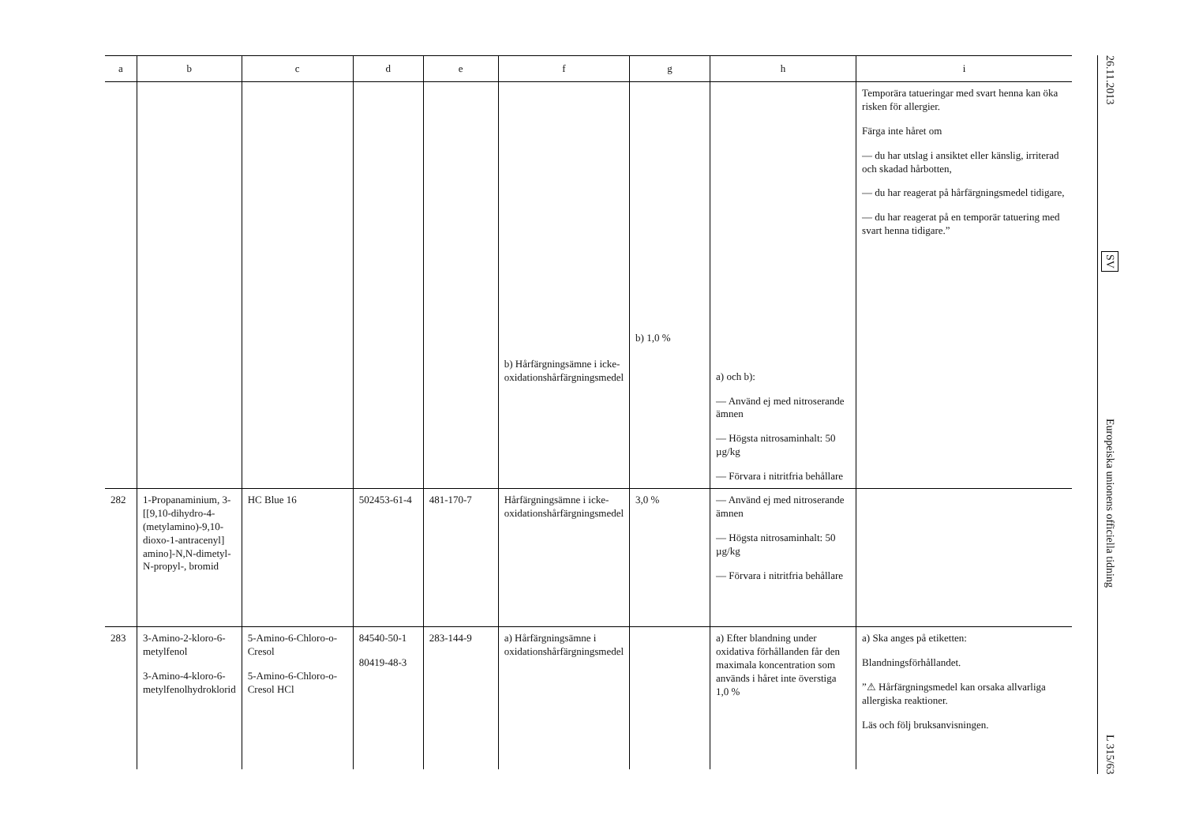| a | b | c | d | e | f | g | h | i |
| --- | --- | --- | --- | --- | --- | --- | --- | --- |
| | | | | | b) Hårfärgnings­ämne i icke-oxidationshårfärgningsmedel | b) 1,0 % | a) och b): — Använd ej med nitroserande ämnen — Högsta nitrosaminhalt: 50 µg/kg — Förvara i nitritfria behållare | Temporära tatueringar med svart henna kan öka risken för allergier. Färga inte håret om — du har utslag i ansiktet eller känslig, irriterad och skadad hårbotten, — du har reagerat på hårfärgningsmedel tidigare, — du har reagerat på en temporär tatuering med svart henna tidigare.” |
| 282 | 1-Propanaminium, 3-[[9,10-dihydro-4-(metylamino)-9,10-dioxo-1-antracenyl] amino]-N,N-dimetyl-N-propyl-, bromid | HC Blue 16 | 502453-61-4 | 481-170-7 | Hårfärgningsämne i icke-oxidationshårfärgningsmedel | 3,0 % | — Använd ej med nitroserande ämnen — Högsta nitrosaminhalt: 50 µg/kg — Förvara i nitritfria behållare | |
| 283 | 3-Amino-2-kloro-6-metylfenol 3-Amino-4-kloro-6-metylfenolhydroklorid | 5-Amino-6-Chloro-o-Cresol 5-Amino-6-Chloro-o-Cresol HCl | 84540-50-1 80419-48-3 | 283-144-9 | a) Hårfärgningsämne i oxidationshårfärgningsmedel | | a) Efter blandning under oxidativa förhållanden får den maximala koncentration som används i håret inte överstiga 1,0 % | a) Ska anges på etiketten: Blandningsförhållandet. ”⚠ Hårfärgningsmedel kan orsaka allvarliga allergiska reaktioner. Läs och följ bruksanvisningen. |
26.11.2013
SV
Europeiska unionens officiella tidning
L 315/63